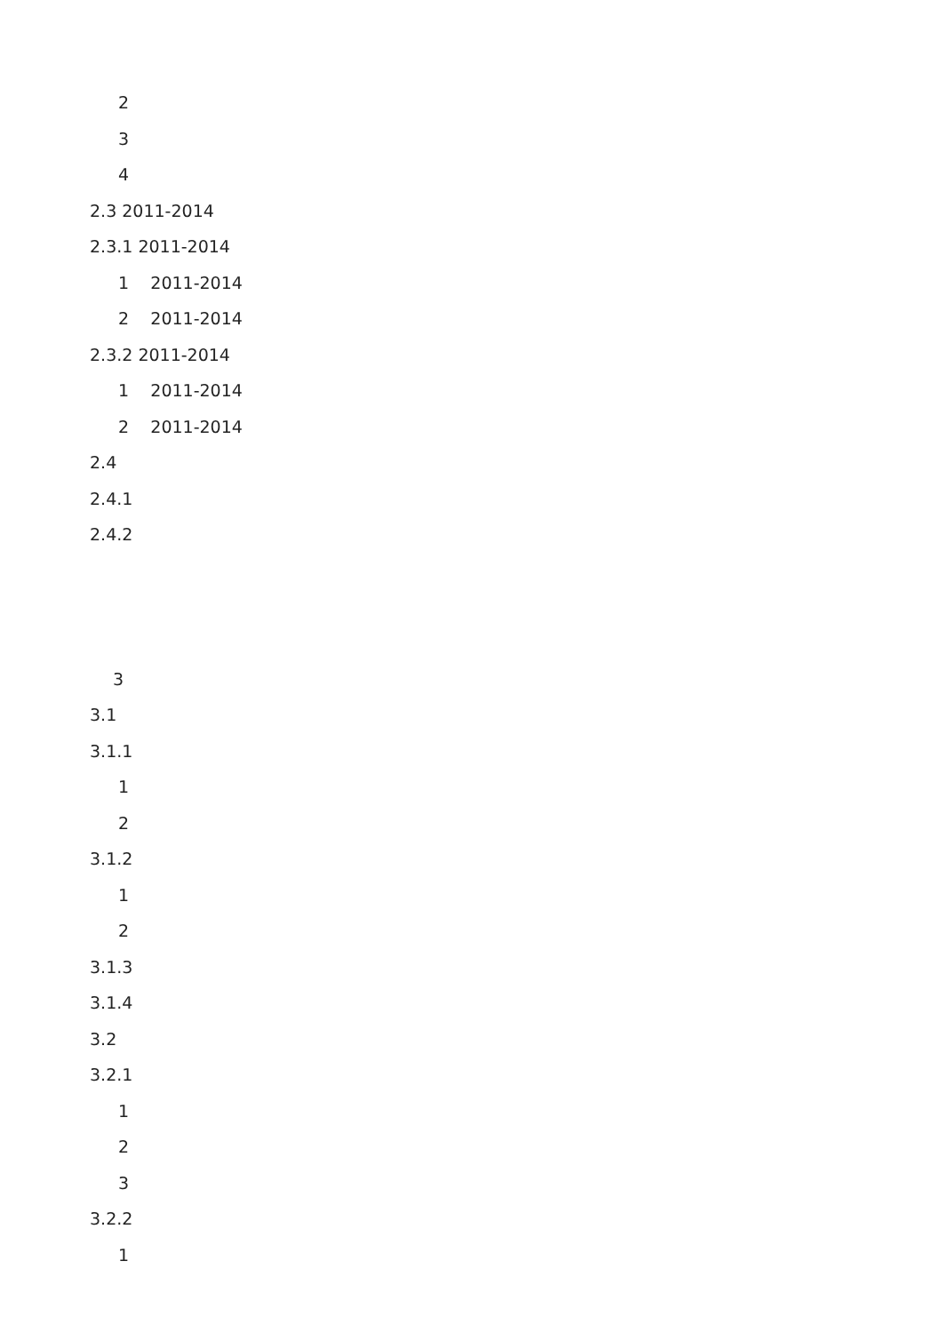2
3
4
2.3 2011-2014
2.3.1 2011-2014
1 2011-2014
2 2011-2014
2.3.2 2011-2014
1 2011-2014
2 2011-2014
2.4
2.4.1
2.4.2
3
3.1
3.1.1
1
2
3.1.2
1
2
3.1.3
3.1.4
3.2
3.2.1
1
2
3
3.2.2
1